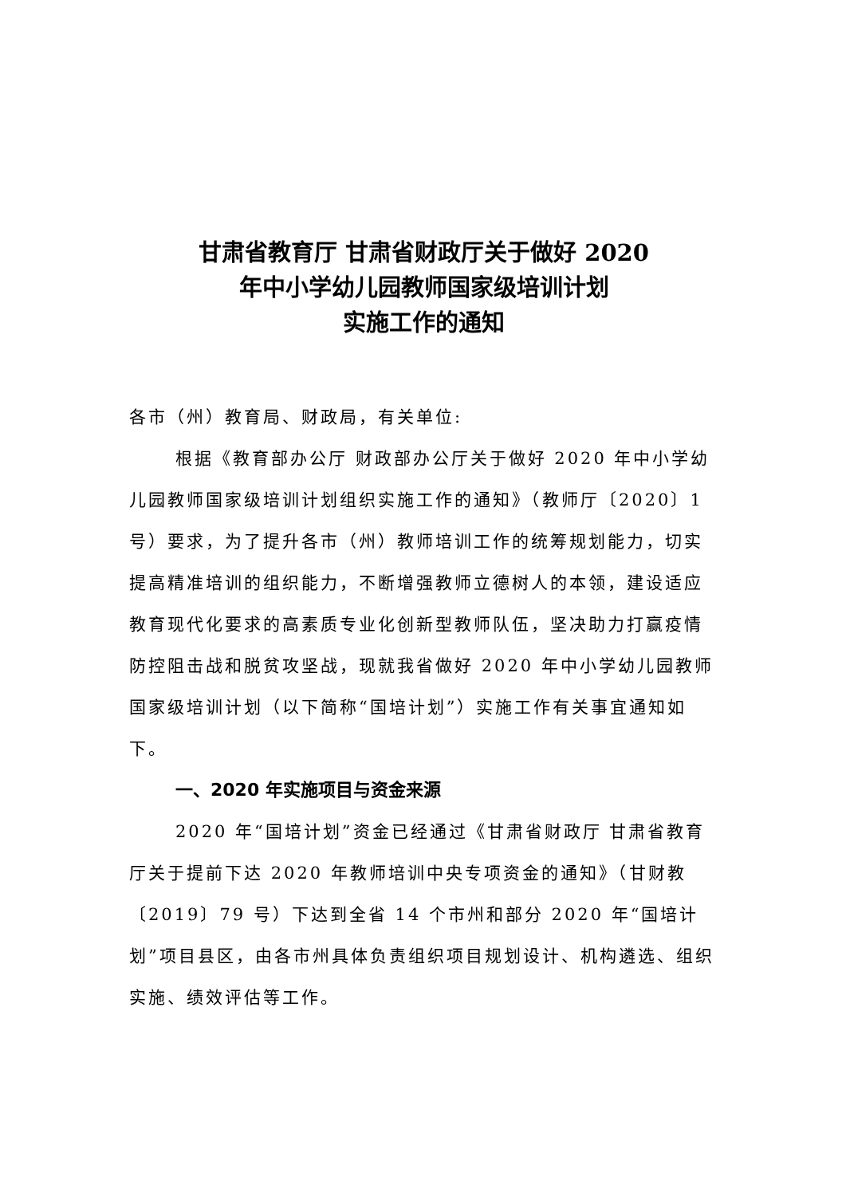甘肃省教育厅 甘肃省财政厅关于做好 2020
年中小学幼儿园教师国家级培训计划
实施工作的通知
各市（州）教育局、财政局，有关单位:
根据《教育部办公厅 财政部办公厅关于做好 2020 年中小学幼儿园教师国家级培训计划组织实施工作的通知》（教师厅〔2020〕1 号）要求，为了提升各市（州）教师培训工作的统筹规划能力，切实提高精准培训的组织能力，不断增强教师立德树人的本领，建设适应教育现代化要求的高素质专业化创新型教师队伍，坚决助力打赢疫情防控阻击战和脱贫攻坚战，现就我省做好 2020 年中小学幼儿园教师国家级培训计划（以下简称“国培计划”）实施工作有关事宜通知如下。
一、2020 年实施项目与资金来源
2020 年“国培计划”资金已经通过《甘肃省财政厅 甘肃省教育厅关于提前下达 2020 年教师培训中央专项资金的通知》（甘财教〔2019〕79 号）下达到全省 14 个市州和部分 2020 年“国培计划”项目县区，由各市州具体负责组织项目规划设计、机构遴选、组织实施、绩效评估等工作。